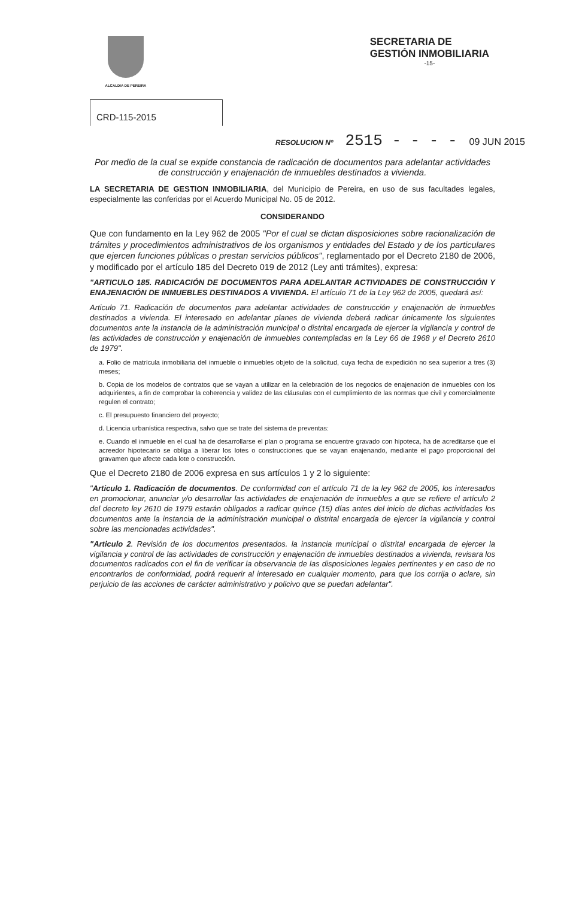ALCALDIA DE PEREIRA
SECRETARIA DE
GESTIÓN INMOBILIARIA
-15-
CRD-115-2015
RESOLUCION Nº 2515 - - - - 09 JUN 2015
Por medio de la cual se expide constancia de radicación de documentos para adelantar actividades de construcción y enajenación de inmuebles destinados a vivienda.
LA SECRETARIA DE GESTION INMOBILIARIA, del Municipio de Pereira, en uso de sus facultades legales, especialmente las conferidas por el Acuerdo Municipal No. 05 de 2012.
CONSIDERANDO
Que con fundamento en la Ley 962 de 2005 "Por el cual se dictan disposiciones sobre racionalización de trámites y procedimientos administrativos de los organismos y entidades del Estado y de los particulares que ejercen funciones públicas o prestan servicios públicos", reglamentado por el Decreto 2180 de 2006, y modificado por el artículo 185 del Decreto 019 de 2012 (Ley anti trámites), expresa:
"ARTICULO 185. RADICACIÓN DE DOCUMENTOS PARA ADELANTAR ACTIVIDADES DE CONSTRUCCIÓN Y ENAJENACIÓN DE INMUEBLES DESTINADOS A VIVIENDA. El artículo 71 de la Ley 962 de 2005, quedará así:
Articulo 71. Radicación de documentos para adelantar actividades de construcción y enajenación de inmuebles destinados a vivienda. El interesado en adelantar planes de vivienda deberá radicar únicamente los siguientes documentos ante la instancia de la administración municipal o distrital encargada de ejercer la vigilancia y control de las actividades de construcción y enajenación de inmuebles contempladas en la Ley 66 de 1968 y el Decreto 2610 de 1979".
a. Folio de matrícula inmobiliaria del inmueble o inmuebles objeto de la solicitud, cuya fecha de expedición no sea superior a tres (3) meses;
b. Copia de los modelos de contratos que se vayan a utilizar en la celebración de los negocios de enajenación de inmuebles con los adquirientes, a fin de comprobar la coherencia y validez de las cláusulas con el cumplimiento de las normas que civil y comercialmente regulen el contrato;
c. El presupuesto financiero del proyecto;
d. Licencia urbanística respectiva, salvo que se trate del sistema de preventas:
e. Cuando el inmueble en el cual ha de desarrollarse el plan o programa se encuentre gravado con hipoteca, ha de acreditarse que el acreedor hipotecario se obliga a liberar los lotes o construcciones que se vayan enajenando, mediante el pago proporcional del gravamen que afecte cada lote o construcción.
Que el Decreto 2180 de 2006 expresa en sus artículos 1 y 2 lo siguiente:
"Articulo 1. Radicación de documentos. De conformidad con el artículo 71 de la ley 962 de 2005, los interesados en promocionar, anunciar y/o desarrollar las actividades de enajenación de inmuebles a que se refiere el artículo 2 del decreto ley 2610 de 1979 estarán obligados a radicar quince (15) días antes del inicio de dichas actividades los documentos ante la instancia de la administración municipal o distrital encargada de ejercer la vigilancia y control sobre las mencionadas actividades".
"Articulo 2. Revisión de los documentos presentados. la instancia municipal o distrital encargada de ejercer la vigilancia y control de las actividades de construcción y enajenación de inmuebles destinados a vivienda, revisara los documentos radicados con el fin de verificar la observancia de las disposiciones legales pertinentes y en caso de no encontrarlos de conformidad, podrá requerir al interesado en cualquier momento, para que los corrija o aclare, sin perjuicio de las acciones de carácter administrativo y policivo que se puedan adelantar".